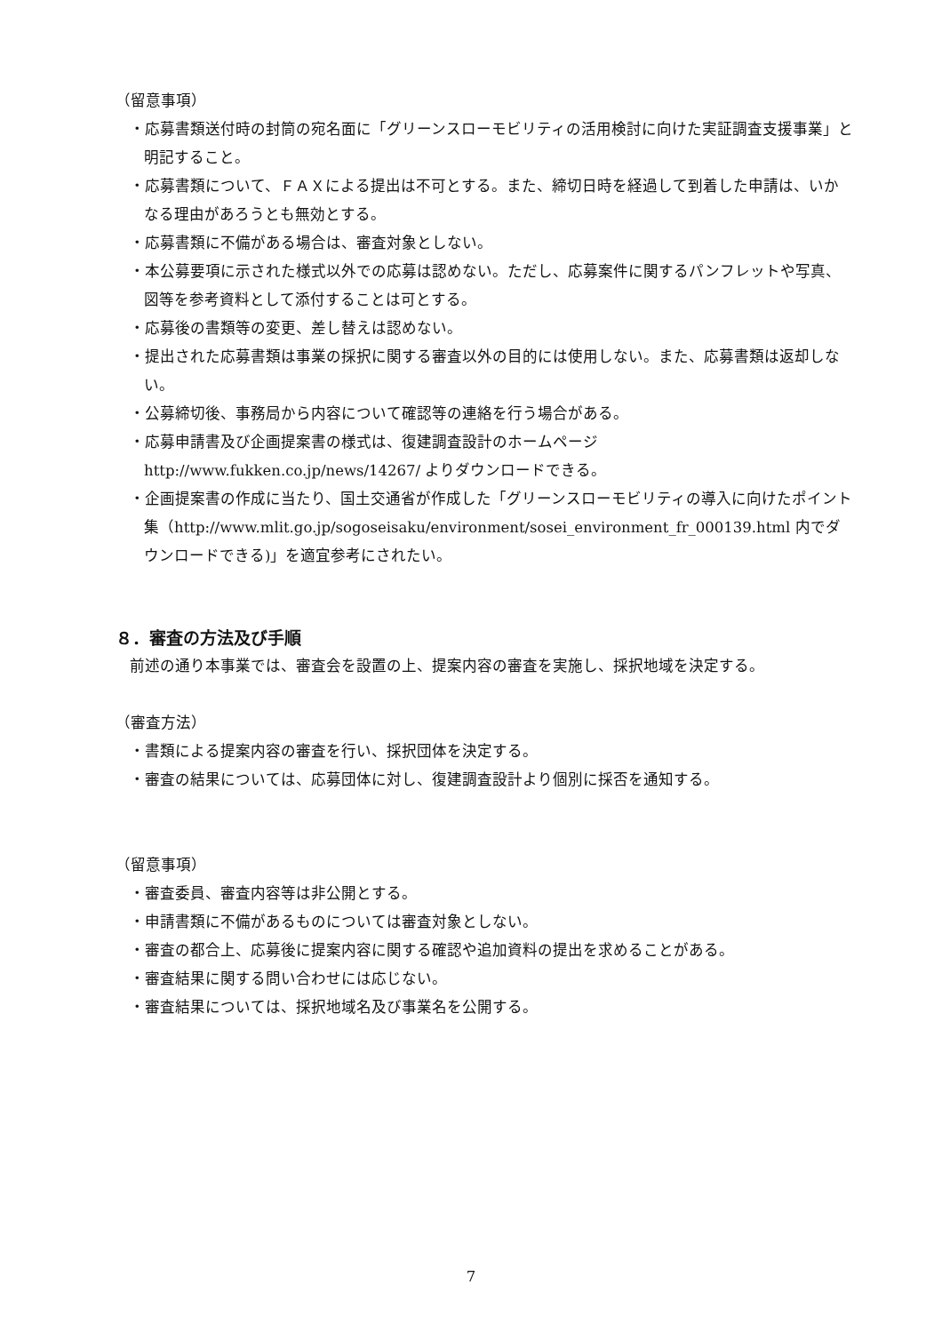（留意事項）
・応募書類送付時の封筒の宛名面に「グリーンスローモビリティの活用検討に向けた実証調査支援事業」と明記すること。
・応募書類について、ＦＡＸによる提出は不可とする。また、締切日時を経過して到着した申請は、いかなる理由があろうとも無効とする。
・応募書類に不備がある場合は、審査対象としない。
・本公募要項に示された様式以外での応募は認めない。ただし、応募案件に関するパンフレットや写真、図等を参考資料として添付することは可とする。
・応募後の書類等の変更、差し替えは認めない。
・提出された応募書類は事業の採択に関する審査以外の目的には使用しない。また、応募書類は返却しない。
・公募締切後、事務局から内容について確認等の連絡を行う場合がある。
・応募申請書及び企画提案書の様式は、復建調査設計のホームページ http://www.fukken.co.jp/news/14267/ よりダウンロードできる。
・企画提案書の作成に当たり、国土交通省が作成した「グリーンスローモビリティの導入に向けたポイント集（http://www.mlit.go.jp/sogoseisaku/environment/sosei_environment_fr_000139.html 内でダウンロードできる)」を適宜参考にされたい。
８．審査の方法及び手順
前述の通り本事業では、審査会を設置の上、提案内容の審査を実施し、採択地域を決定する。
（審査方法）
・書類による提案内容の審査を行い、採択団体を決定する。
・審査の結果については、応募団体に対し、復建調査設計より個別に採否を通知する。
（留意事項）
・審査委員、審査内容等は非公開とする。
・申請書類に不備があるものについては審査対象としない。
・審査の都合上、応募後に提案内容に関する確認や追加資料の提出を求めることがある。
・審査結果に関する問い合わせには応じない。
・審査結果については、採択地域名及び事業名を公開する。
7